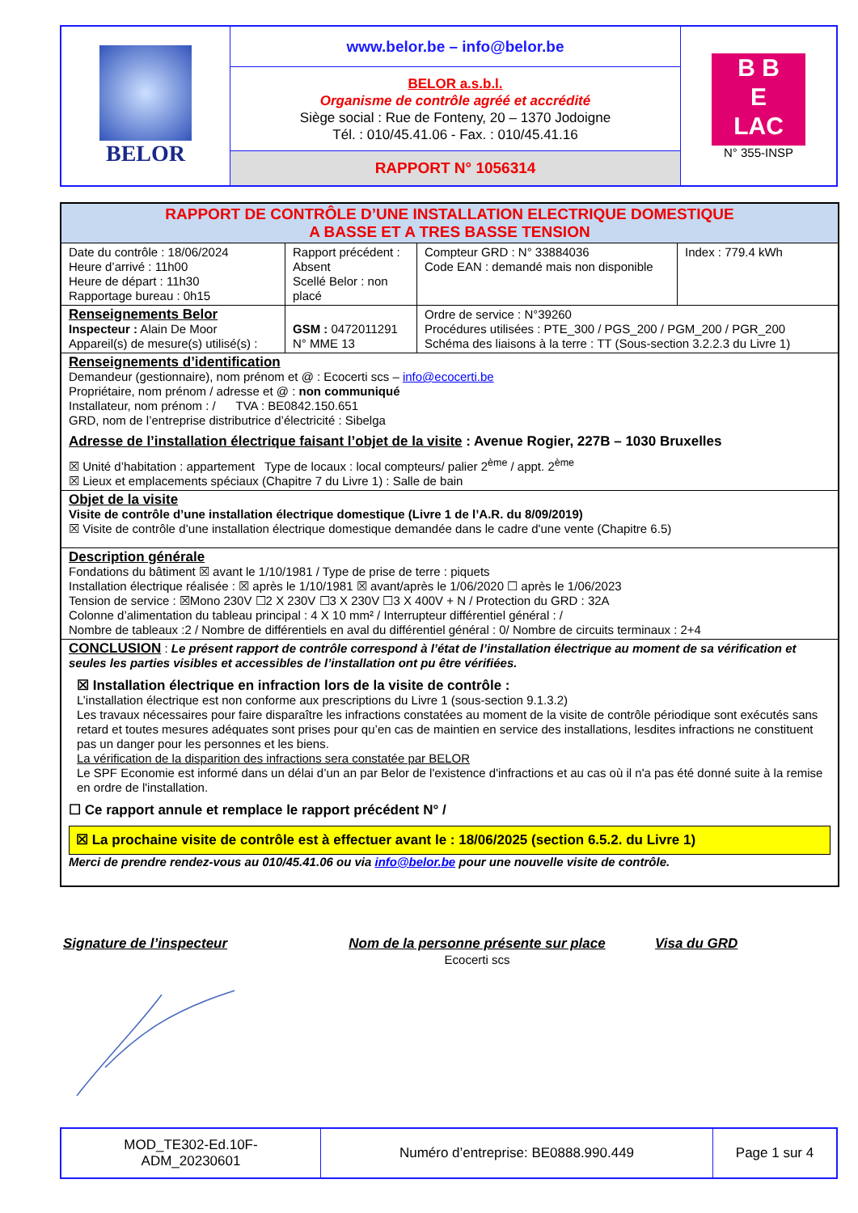| BELOR | www.belor.be – info@belor.be | B B E LAC N° 355-INSP |
| | BELOR a.s.b.l. Organisme de contrôle agréé et accrédité Siège social : Rue de Fonteny, 20 – 1370 Jodoigne Tél. : 010/45.41.06 - Fax. : 010/45.41.16 | |
| | RAPPORT N° 1056314 | |
| RAPPORT DE CONTRÔLE D’UNE INSTALLATION ELECTRIQUE DOMESTIQUE A BASSE ET A TRES BASSE TENSION | | | |
| Date du contrôle : 18/06/2024 Heure d’arrivé : 11h00 Heure de départ : 11h30 Rapportage bureau : 0h15 | Rapport précédent : Absent Scellé Belor : non placé | Compteur GRD : N° 33884036 Code EAN : demandé mais non disponible | Index : 779.4 kWh |
| Renseignements Belor Inspecteur : Alain De Moor Appareil(s) de mesure(s) utilisé(s) : | GSM : 0472011291 N° MME 13 | Ordre de service : N°39260 Procédures utilisées : PTE_300 / PGS_200 / PGM_200 / PGR_200 Schéma des liaisons à la terre : TT (Sous-section 3.2.2.3 du Livre 1) | |
| Renseignements d’identification Demandeur (gestionnaire), nom prénom et @ : Ecocerti scs – info@ecocerti.be Propriétaire, nom prénom / adresse et @ : non communiqué Installateur, nom prénom : / TVA : BE0842.150.651 GRD, nom de l’entreprise distributrice d’électricité : Sibelga Adresse de l’installation électrique faisant l’objet de la visite : Avenue Rogier, 227B – 1030 Bruxelles ☒ Unité d’habitation : appartement Type de locaux : local compteurs/ palier 2<sup>ème</sup> / appt. 2<sup>ème</sup> ☒ Lieux et emplacements spéciaux (Chapitre 7 du Livre 1) : Salle de bain | | | |
| Objet de la visite Visite de contrôle d’une installation électrique domestique (Livre 1 de l’A.R. du 8/09/2019) ☒ Visite de contrôle d’une installation électrique domestique demandée dans le cadre d'une vente (Chapitre 6.5) | | | |
| Description générale Fondations du bâtiment ☒ avant le 1/10/1981 / Type de prise de terre : piquets Installation électrique réalisée : ☒ après le 1/10/1981 ☒ avant/après le 1/06/2020 ☐ après le 1/06/2023 Tension de service : ☒Mono 230V ☐2 X 230V ☐3 X 230V ☐3 X 400V + N / Protection du GRD : 32A Colonne d’alimentation du tableau principal : 4 X 10 mm² / Interrupteur différentiel général : / Nombre de tableaux :2 / Nombre de différentiels en aval du différentiel général : 0/ Nombre de circuits terminaux : 2+4 | | | |
| CONCLUSION : Le présent rapport de contrôle correspond à l’état de l’installation électrique au moment de sa vérification et seules les parties visibles et accessibles de l’installation ont pu être vérifiées. ☒ Installation électrique en infraction lors de la visite de contrôle : L’installation électrique est non conforme aux prescriptions du Livre 1 (sous-section 9.1.3.2) Les travaux nécessaires pour faire disparaître les infractions constatées au moment de la visite de contrôle périodique sont exécutés sans retard et toutes mesures adéquates sont prises pour qu’en cas de maintien en service des installations, lesdites infractions ne constituent pas un danger pour les personnes et les biens. La vérification de la disparition des infractions sera constatée par BELOR Le SPF Economie est informé dans un délai d’un an par Belor de l'existence d'infractions et au cas où il n'a pas été donné suite à la remise en ordre de l'installation. ☐ Ce rapport annule et remplace le rapport précédent N° / ☒ La prochaine visite de contrôle est à effectuer avant le : 18/06/2025 (section 6.5.2. du Livre 1) Merci de prendre rendez-vous au 010/45.41.06 ou via info@belor.be pour une nouvelle visite de contrôle. | | | |
Signature de l’inspecteur Nom de la personne présente sur place
Ecocerti scs
Visa du GRD
| MOD_TE302-Ed.10F- ADM_20230601 | Numéro d’entreprise: BE0888.990.449 | Page 1 sur 4 |